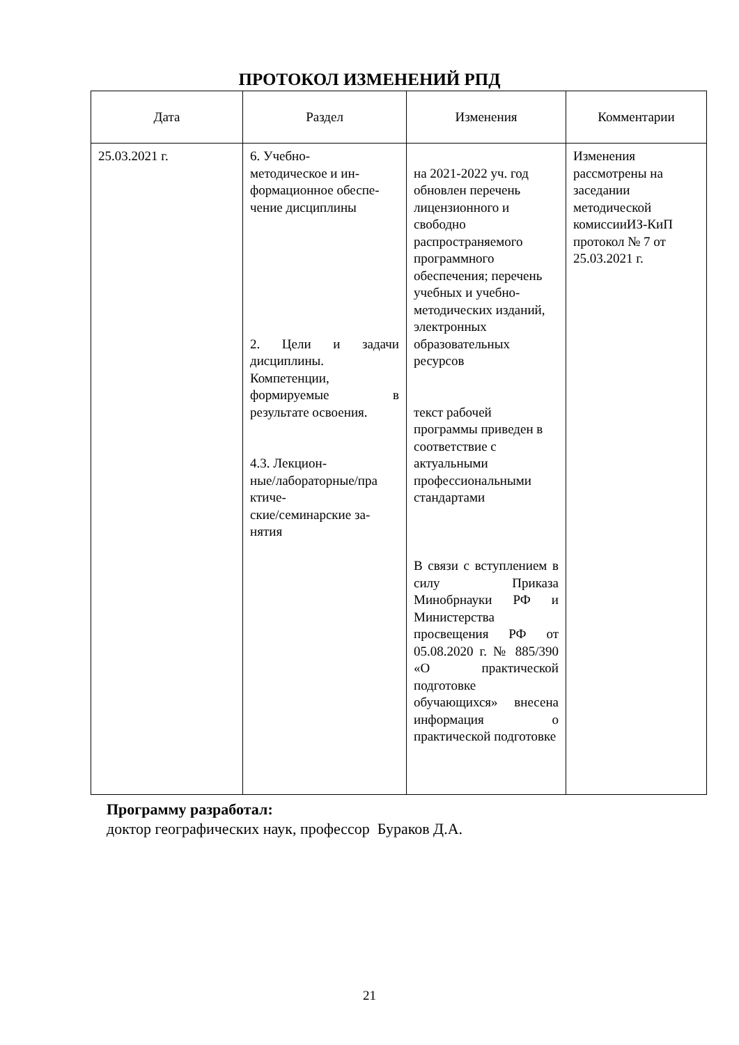ПРОТОКОЛ ИЗМЕНЕНИЙ РПД
| Дата | Раздел | Изменения | Комментарии |
| --- | --- | --- | --- |
| 25.03.2021 г. | 6. Учебно- методическое и ин- формационное обеспе- чение дисциплины 2. Цели и задачи дисциплины. Компетенции, формируемые в результате освоения. 4.3. Лекцион- ные/лабораторные/пра ктиче- ские/семинарские за- нятия | на 2021-2022 уч. год обновлен перечень лицензионного и свободно распространяемого программного обеспечения; перечень учебных и учебно-методических изданий, электронных образовательных ресурсов текст рабочей программы приведен в соответствие с актуальными профессиональными стандартами В связи с вступлением в силу Приказа Минобрнауки РФ и Министерства просвещения РФ от 05.08.2020 г. № 885/390 «О практической подготовке обучающихся» внесена информация о практической подготовке | Изменения рассмотрены на заседании методической комиссииИЗ-КиП протокол № 7 от 25.03.2021 г. |
Программу разработал:
доктор географических наук, профессор Бураков Д.А.
21